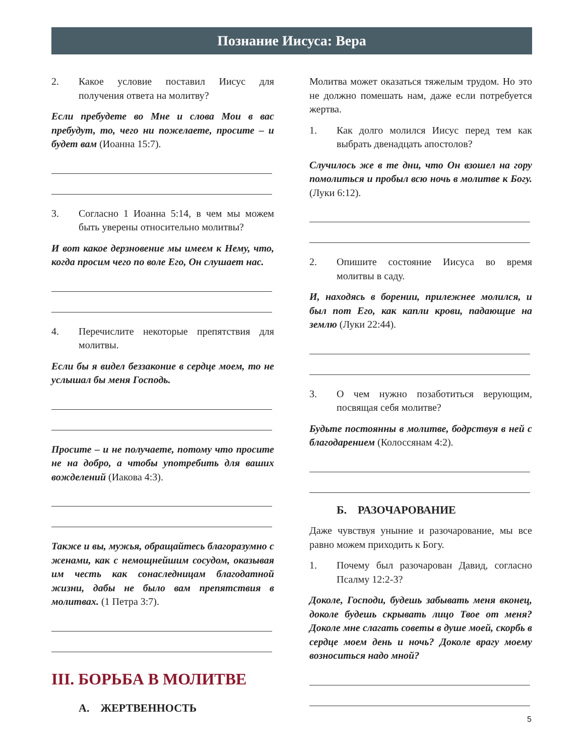Познание Иисуса: Вера
2. Какое условие поставил Иисус для получения ответа на молитву?
Если пребудете во Мне и слова Мои в вас пребудут, то, чего ни пожелаете, просите – и будет вам (Иоанна 15:7).
3. Согласно 1 Иоанна 5:14, в чем мы можем быть уверены относительно молитвы?
И вот какое дерзновение мы имеем к Нему, что, когда просим чего по воле Его, Он слушает нас.
4. Перечислите некоторые препятствия для молитвы.
Если бы я видел беззаконие в сердце моем, то не услышал бы меня Господь.
Просите – и не получаете, потому что просите не на добро, а чтобы употребить для ваших вожделений (Иакова 4:3).
Также и вы, мужья, обращайтесь благоразумно с женами, как с немощнейшим сосудом, оказывая им честь как сонаследницам благодатной жизни, дабы не было вам препятствия в молитвах. (1 Петра 3:7).
III. БОРЬБА В МОЛИТВЕ
А. ЖЕРТВЕННОСТЬ
Молитва может оказаться тяжелым трудом. Но это не должно помешать нам, даже если потребуется жертва.
1. Как долго молился Иисус перед тем как выбрать двенадцать апостолов?
Случилось же в те дни, что Он взошел на гору помолиться и пробыл всю ночь в молитве к Богу. (Луки 6:12).
2. Опишите состояние Иисуса во время молитвы в саду.
И, находясь в борении, прилежнее молился, и был пот Его, как капли крови, падающие на землю (Луки 22:44).
3. О чем нужно позаботиться верующим, посвящая себя молитве?
Будьте постоянны в молитве, бодрствуя в ней с благодарением (Колоссянам 4:2).
Б. РАЗОЧАРОВАНИЕ
Даже чувствуя уныние и разочарование, мы все равно можем приходить к Богу.
1. Почему был разочарован Давид, согласно Псалму 12:2-3?
Доколе, Господи, будешь забывать меня вконец, доколе будешь скрывать лицо Твое от меня? Доколе мне слагать советы в душе моей, скорбь в сердце моем день и ночь? Доколе врагу моему возноситься надо мной?
5